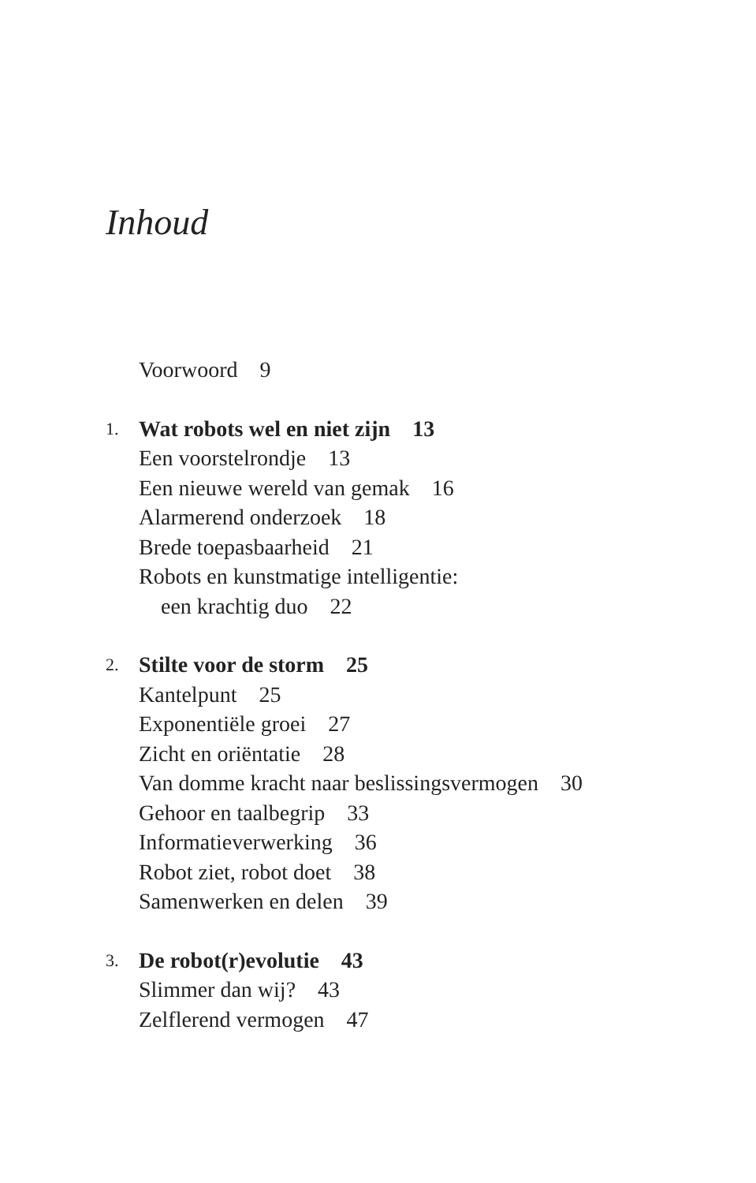Inhoud
Voorwoord 9
1. Wat robots wel en niet zijn 13
Een voorstelrondje 13
Een nieuwe wereld van gemak 16
Alarmerend onderzoek 18
Brede toepasbaarheid 21
Robots en kunstmatige intelligentie:
een krachtig duo 22
2. Stilte voor de storm 25
Kantelpunt 25
Exponentiële groei 27
Zicht en oriëntatie 28
Van domme kracht naar beslissingsvermogen 30
Gehoor en taalbegrip 33
Informatieverwerking 36
Robot ziet, robot doet 38
Samenwerken en delen 39
3. De robot(r)evolutie 43
Slimmer dan wij? 43
Zelflerend vermogen 47